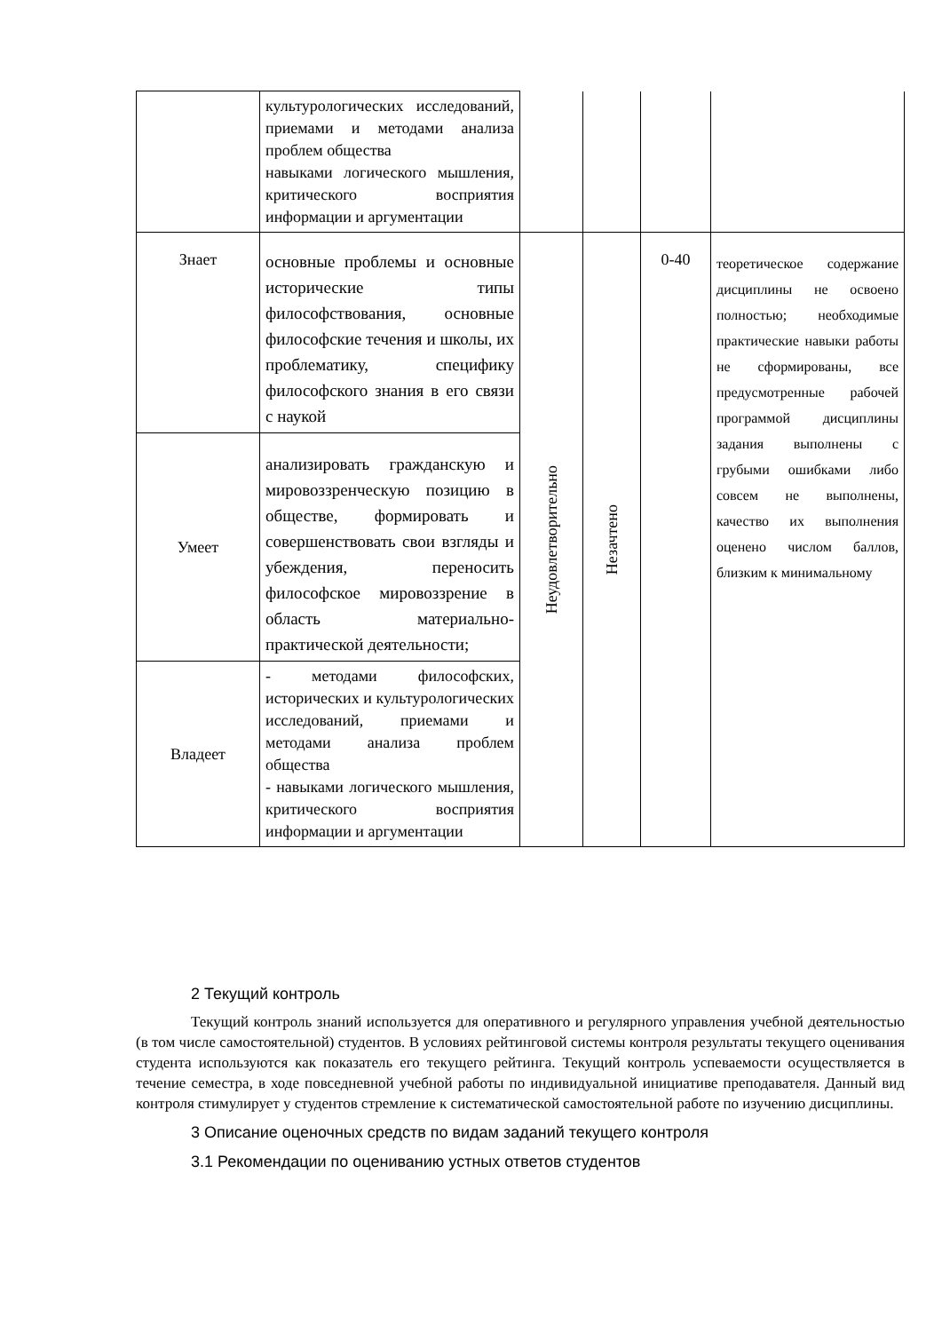| | культурологических исследований, приемами и методами анализа проблем общества навыками логического мышления, критического восприятия информации и аргументации | | | | |
| Знает | основные проблемы и основные исторические типы философствования, основные философские течения и школы, их проблематику, специфику философского знания в его связи с наукой | Неудовлетворительно | Незачтено | 0-40 | теоретическое содержание дисциплины не освоено полностью; необходимые практические навыки работы не сформированы, все предусмотренные рабочей программой дисциплины задания выполнены с грубыми ошибками либо совсем не выполнены, качество их выполнения оценено числом баллов, близким к минимальному |
| Умеет | анализировать гражданскую и мировоззренческую позицию в обществе, формировать и совершенствовать свои взгляды и убеждения, переносить философское мировоззрение в область материально-практической деятельности; | | | | |
| Владеет | - методами философских, исторических и культурологических исследований, приемами и методами анализа проблем общества - навыками логического мышления, критического восприятия информации и аргументации | | | | |
2 Текущий контроль
Текущий контроль знаний используется для оперативного и регулярного управления учебной деятельностью (в том числе самостоятельной) студентов. В условиях рейтинговой системы контроля результаты текущего оценивания студента используются как показатель его текущего рейтинга. Текущий контроль успеваемости осуществляется в течение семестра, в ходе повседневной учебной работы по индивидуальной инициативе преподавателя. Данный вид контроля стимулирует у студентов стремление к систематической самостоятельной работе по изучению дисциплины.
3 Описание оценочных средств по видам заданий текущего контроля
3.1 Рекомендации по оцениванию устных ответов студентов